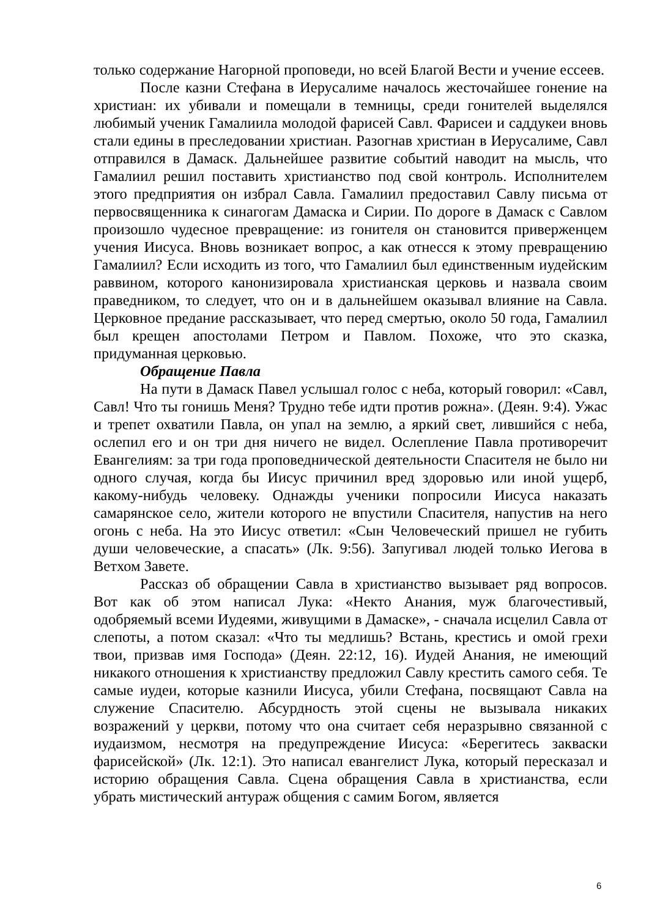только содержание Нагорной проповеди, но всей Благой Вести и учение ессеев.
После казни Стефана в Иерусалиме началось жесточайшее гонение на христиан: их убивали и помещали в темницы, среди гонителей выделялся любимый ученик Гамалиила молодой фарисей Савл. Фарисеи и саддукеи вновь стали едины в преследовании христиан. Разогнав христиан в Иерусалиме, Савл отправился в Дамаск. Дальнейшее развитие событий наводит на мысль, что Гамалиил решил поставить христианство под свой контроль. Исполнителем этого предприятия он избрал Савла. Гамалиил предоставил Савлу письма от первосвященника к синагогам Дамаска и Сирии. По дороге в Дамаск с Савлом произошло чудесное превращение: из гонителя он становится приверженцем учения Иисуса. Вновь возникает вопрос, а как отнесся к этому превращению Гамалиил? Если исходить из того, что Гамалиил был единственным иудейским раввином, которого канонизировала христианская церковь и назвала своим праведником, то следует, что он и в дальнейшем оказывал влияние на Савла. Церковное предание рассказывает, что перед смертью, около 50 года, Гамалиил был крещен апостолами Петром и Павлом. Похоже, что это сказка, придуманная церковью.
Обращение Павла
На пути в Дамаск Павел услышал голос с неба, который говорил: «Савл, Савл! Что ты гонишь Меня? Трудно тебе идти против рожна». (Деян. 9:4). Ужас и трепет охватили Павла, он упал на землю, а яркий свет, лившийся с неба, ослепил его и он три дня ничего не видел. Ослепление Павла противоречит Евангелиям: за три года проповеднической деятельности Спасителя не было ни одного случая, когда бы Иисус причинил вред здоровью или иной ущерб, какому-нибудь человеку. Однажды ученики попросили Иисуса наказать самарянское село, жители которого не впустили Спасителя, напустив на него огонь с неба. На это Иисус ответил: «Сын Человеческий пришел не губить души человеческие, а спасать» (Лк. 9:56). Запугивал людей только Иегова в Ветхом Завете.
Рассказ об обращении Савла в христианство вызывает ряд вопросов. Вот как об этом написал Лука: «Некто Анания, муж благочестивый, одобряемый всеми Иудеями, живущими в Дамаске», - сначала исцелил Савла от слепоты, а потом сказал: «Что ты медлишь? Встань, крестись и омой грехи твои, призвав имя Господа» (Деян. 22:12, 16). Иудей Анания, не имеющий никакого отношения к христианству предложил Савлу крестить самого себя. Те самые иудеи, которые казнили Иисуса, убили Стефана, посвящают Савла на служение Спасителю. Абсурдность этой сцены не вызывала никаких возражений у церкви, потому что она считает себя неразрывно связанной с иудаизмом, несмотря на предупреждение Иисуса: «Берегитесь закваски фарисейской» (Лк. 12:1). Это написал евангелист Лука, который пересказал и историю обращения Савла. Сцена обращения Савла в христианства, если убрать мистический антураж общения с самим Богом, является
6